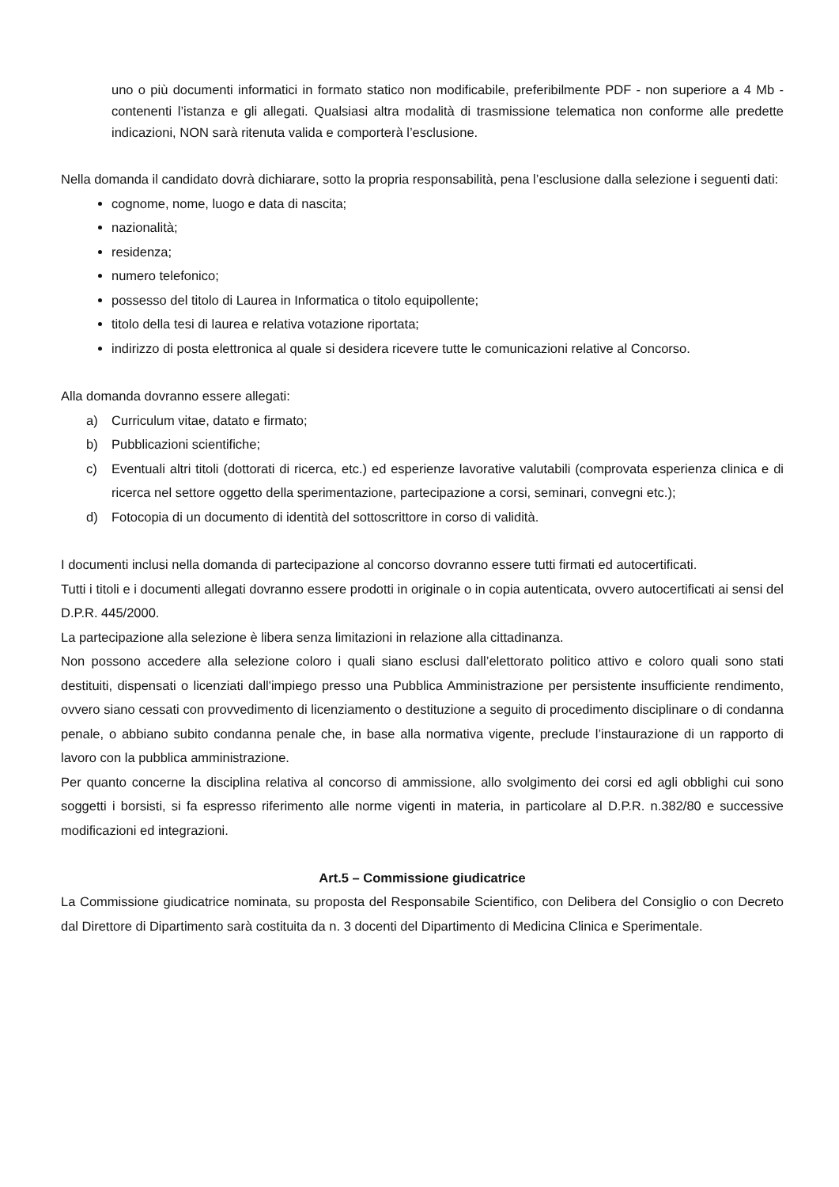uno o più documenti informatici in formato statico non modificabile, preferibilmente PDF - non superiore a 4 Mb - contenenti l’istanza e gli allegati. Qualsiasi altra modalità di trasmissione telematica non conforme alle predette indicazioni, NON sarà ritenuta valida e comporterà l’esclusione.
Nella domanda il candidato dovrà dichiarare, sotto la propria responsabilità, pena l’esclusione dalla selezione i seguenti dati:
cognome, nome, luogo e data di nascita;
nazionalità;
residenza;
numero telefonico;
possesso del titolo di Laurea in Informatica o titolo equipollente;
titolo della tesi di laurea e relativa votazione riportata;
indirizzo di posta elettronica al quale si desidera ricevere tutte le comunicazioni relative al Concorso.
Alla domanda dovranno essere allegati:
a) Curriculum vitae, datato e firmato;
b) Pubblicazioni scientifiche;
c) Eventuali altri titoli (dottorati di ricerca, etc.) ed esperienze lavorative valutabili (comprovata esperienza clinica e di ricerca nel settore oggetto della sperimentazione, partecipazione a corsi, seminari, convegni etc.);
d) Fotocopia di un documento di identità del sottoscrittore in corso di validità.
I documenti inclusi nella domanda di partecipazione al concorso dovranno essere tutti firmati ed autocertificati.
Tutti i titoli e i documenti allegati dovranno essere prodotti in originale o in copia autenticata, ovvero autocertificati ai sensi del D.P.R. 445/2000.
La partecipazione alla selezione è libera senza limitazioni in relazione alla cittadinanza.
Non possono accedere alla selezione coloro i quali siano esclusi dall’elettorato politico attivo e coloro quali sono stati destituiti, dispensati o licenziati dall'impiego presso una Pubblica Amministrazione per persistente insufficiente rendimento, ovvero siano cessati con provvedimento di licenziamento o destituzione a seguito di procedimento disciplinare o di condanna penale, o abbiano subito condanna penale che, in base alla normativa vigente, preclude l’instaurazione di un rapporto di lavoro con la pubblica amministrazione.
Per quanto concerne la disciplina relativa al concorso di ammissione, allo svolgimento dei corsi ed agli obblighi cui sono soggetti i borsisti, si fa espresso riferimento alle norme vigenti in materia, in particolare al D.P.R. n.382/80 e successive modificazioni ed integrazioni.
Art.5 – Commissione giudicatrice
La Commissione giudicatrice nominata, su proposta del Responsabile Scientifico, con Delibera del Consiglio o con Decreto dal Direttore di Dipartimento sarà costituita da n. 3 docenti del Dipartimento di Medicina Clinica e Sperimentale.